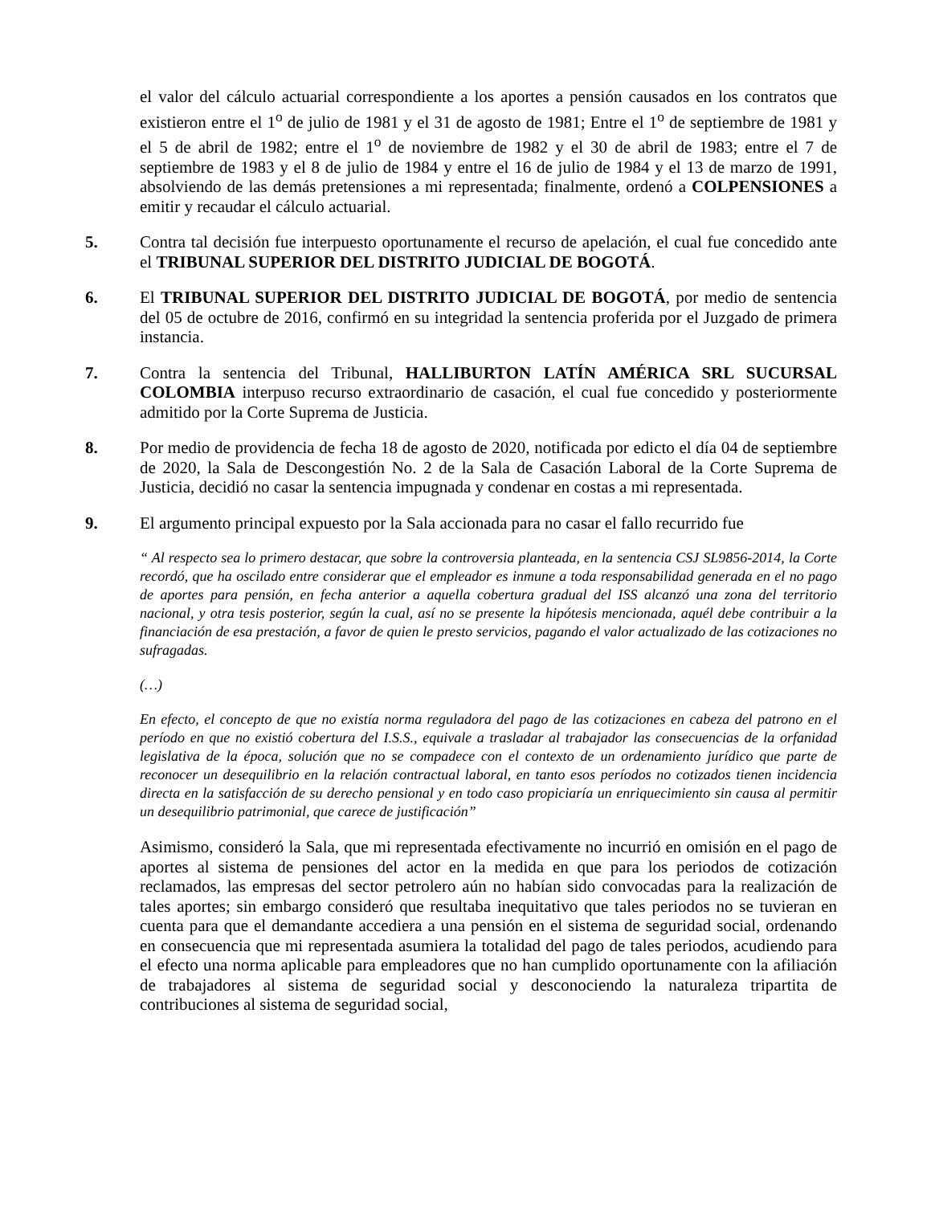el valor del cálculo actuarial correspondiente a los aportes a pensión causados en los contratos que existieron entre el 1<sup>o</sup> de julio de 1981 y el 31 de agosto de 1981; Entre el 1<sup>o</sup> de septiembre de 1981 y el 5 de abril de 1982; entre el 1<sup>o</sup> de noviembre de 1982 y el 30 de abril de 1983; entre el 7 de septiembre de 1983 y el 8 de julio de 1984 y entre el 16 de julio de 1984 y el 13 de marzo de 1991, absolviendo de las demás pretensiones a mi representada; finalmente, ordenó a COLPENSIONES a emitir y recaudar el cálculo actuarial.
5. Contra tal decisión fue interpuesto oportunamente el recurso de apelación, el cual fue concedido ante el TRIBUNAL SUPERIOR DEL DISTRITO JUDICIAL DE BOGOTÁ.
6. El TRIBUNAL SUPERIOR DEL DISTRITO JUDICIAL DE BOGOTÁ, por medio de sentencia del 05 de octubre de 2016, confirmó en su integridad la sentencia proferida por el Juzgado de primera instancia.
7. Contra la sentencia del Tribunal, HALLIBURTON LATÍN AMÉRICA SRL SUCURSAL COLOMBIA interpuso recurso extraordinario de casación, el cual fue concedido y posteriormente admitido por la Corte Suprema de Justicia.
8. Por medio de providencia de fecha 18 de agosto de 2020, notificada por edicto el día 04 de septiembre de 2020, la Sala de Descongestión No. 2 de la Sala de Casación Laboral de la Corte Suprema de Justicia, decidió no casar la sentencia impugnada y condenar en costas a mi representada.
9. El argumento principal expuesto por la Sala accionada para no casar el fallo recurrido fue
“ Al respecto sea lo primero destacar, que sobre la controversia planteada, en la sentencia CSJ SL9856-2014, la Corte recordó, que ha oscilado entre considerar que el empleador es inmune a toda responsabilidad generada en el no pago de aportes para pensión, en fecha anterior a aquella cobertura gradual del ISS alcanzó una zona del territorio nacional, y otra tesis posterior, según la cual, así no se presente la hipótesis mencionada, aquél debe contribuir a la financiación de esa prestación, a favor de quien le presto servicios, pagando el valor actualizado de las cotizaciones no sufragadas.
(…)
En efecto, el concepto de que no existía norma reguladora del pago de las cotizaciones en cabeza del patrono en el período en que no existió cobertura del I.S.S., equivale a trasladar al trabajador las consecuencias de la orfanidad legislativa de la época, solución que no se compadece con el contexto de un ordenamiento jurídico que parte de reconocer un desequilibrio en la relación contractual laboral, en tanto esos períodos no cotizados tienen incidencia directa en la satisfacción de su derecho pensional y en todo caso propiciaría un enriquecimiento sin causa al permitir un desequilibrio patrimonial, que carece de justificación”
Asimismo, consideró la Sala, que mi representada efectivamente no incurrió en omisión en el pago de aportes al sistema de pensiones del actor en la medida en que para los periodos de cotización reclamados, las empresas del sector petrolero aún no habían sido convocadas para la realización de tales aportes; sin embargo consideró que resultaba inequitativo que tales periodos no se tuvieran en cuenta para que el demandante accediera a una pensión en el sistema de seguridad social, ordenando en consecuencia que mi representada asumiera la totalidad del pago de tales periodos, acudiendo para el efecto una norma aplicable para empleadores que no han cumplido oportunamente con la afiliación de trabajadores al sistema de seguridad social y desconociendo la naturaleza tripartita de contribuciones al sistema de seguridad social,